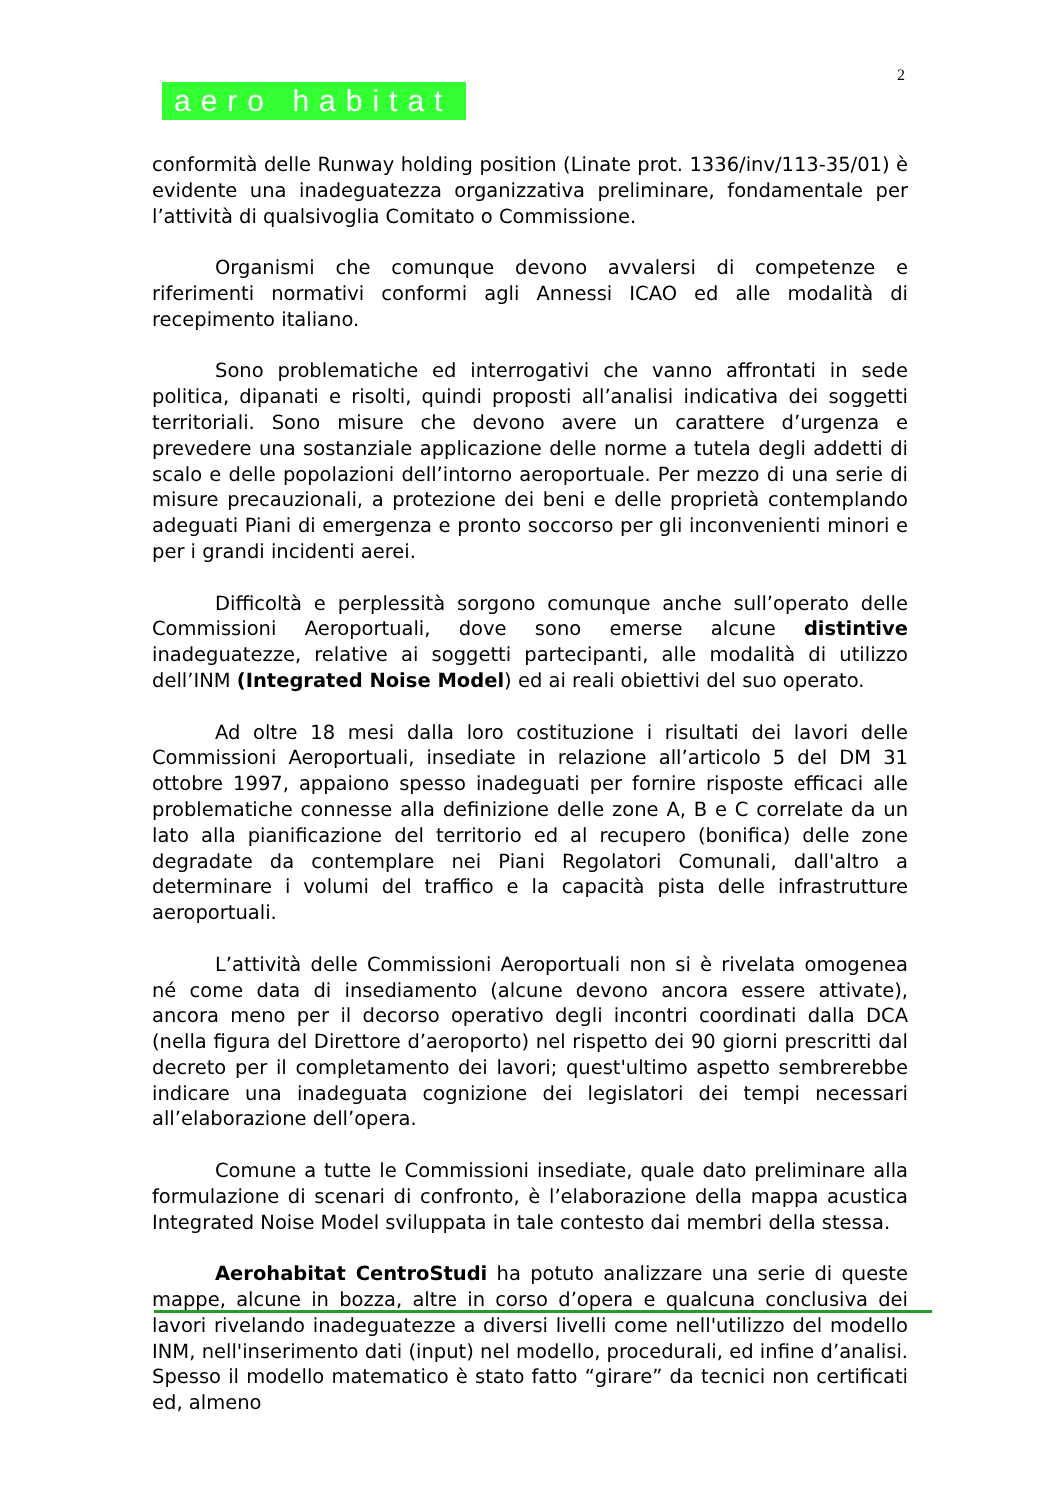2
aero habitat
conformità delle Runway holding position (Linate prot. 1336/inv/113-35/01) è evidente una inadeguatezza organizzativa preliminare, fondamentale per l’attività di qualsivoglia Comitato o Commissione.
Organismi che comunque devono avvalersi di competenze e riferimenti normativi conformi agli Annessi ICAO ed alle modalità di recepimento italiano.
Sono problematiche ed interrogativi che vanno affrontati in sede politica, dipanati e risolti, quindi proposti all’analisi indicativa dei soggetti territoriali. Sono misure che devono avere un carattere d’urgenza e prevedere una sostanziale applicazione delle norme a tutela degli addetti di scalo e delle popolazioni dell’intorno aeroportuale. Per mezzo di una serie di misure precauzionali, a protezione dei beni e delle proprietà contemplando adeguati Piani di emergenza e pronto soccorso per gli inconvenienti minori e per i grandi incidenti aerei.
Difficoltà e perplessità sorgono comunque anche sull’operato delle Commissioni Aeroportuali, dove sono emerse alcune distintive inadeguatezze, relative ai soggetti partecipanti, alle modalità di utilizzo dell’INM (Integrated Noise Model) ed ai reali obiettivi del suo operato.
Ad oltre 18 mesi dalla loro costituzione i risultati dei lavori delle Commissioni Aeroportuali, insediate in relazione all’articolo 5 del DM 31 ottobre 1997, appaiono spesso inadeguati per fornire risposte efficaci alle problematiche connesse alla definizione delle zone A, B e C correlate da un lato alla pianificazione del territorio ed al recupero (bonifica) delle zone degradate da contemplare nei Piani Regolatori Comunali, dall'altro a determinare i volumi del traffico e la capacità pista delle infrastrutture aeroportuali.
L’attività delle Commissioni Aeroportuali non si è rivelata omogenea né come data di insediamento (alcune devono ancora essere attivate), ancora meno per il decorso operativo degli incontri coordinati dalla DCA (nella figura del Direttore d’aeroporto) nel rispetto dei 90 giorni prescritti dal decreto per il completamento dei lavori; quest'ultimo aspetto sembrerebbe indicare una inadeguata cognizione dei legislatori dei tempi necessari all’elaborazione dell’opera.
Comune a tutte le Commissioni insediate, quale dato preliminare alla formulazione di scenari di confronto, è l’elaborazione della mappa acustica Integrated Noise Model sviluppata in tale contesto dai membri della stessa.
Aerohabitat CentroStudi ha potuto analizzare una serie di queste mappe, alcune in bozza, altre in corso d’opera e qualcuna conclusiva dei lavori rivelando inadeguatezze a diversi livelli come nell'utilizzo del modello INM, nell'inserimento dati (input) nel modello, procedurali, ed infine d’analisi. Spesso il modello matematico è stato fatto “girare” da tecnici non certificati ed, almeno